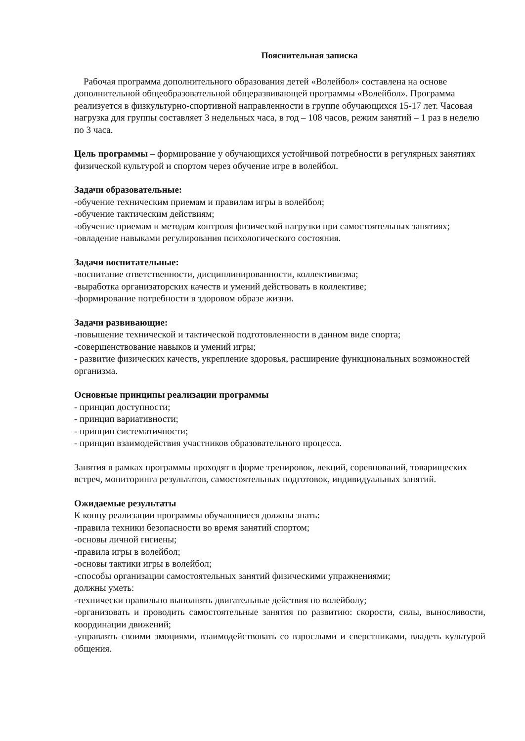Пояснительная записка
Рабочая программа дополнительного образования детей «Волейбол» составлена на основе дополнительной общеобразовательной общеразвивающей программы «Волейбол». Программа реализуется в физкультурно-спортивной направленности в группе обучающихся 15-17 лет. Часовая нагрузка для группы составляет 3 недельных часа, в год – 108 часов, режим занятий – 1 раз в неделю по 3 часа.
Цель программы – формирование у обучающихся устойчивой потребности в регулярных занятиях физической культурой и спортом через обучение игре в волейбол.
Задачи образовательные:
-обучение техническим приемам и правилам игры в волейбол;
-обучение тактическим действиям;
-обучение приемам и методам контроля физической нагрузки при самостоятельных занятиях;
-овладение навыками регулирования психологического состояния.
Задачи воспитательные:
-воспитание ответственности, дисциплинированности, коллективизма;
-выработка организаторских качеств и умений действовать в коллективе;
-формирование потребности в здоровом образе жизни.
Задачи развивающие:
-повышение технической и тактической подготовленности в данном виде спорта;
-совершенствование навыков и умений игры;
- развитие физических качеств, укрепление здоровья, расширение функциональных возможностей организма.
Основные принципы реализации программы
- принцип доступности;
- принцип вариативности;
- принцип систематичности;
- принцип взаимодействия участников образовательного процесса.
Занятия в рамках программы проходят в форме тренировок, лекций, соревнований, товарищеских встреч, мониторинга результатов, самостоятельных подготовок, индивидуальных занятий.
Ожидаемые результаты
К концу реализации программы обучающиеся должны знать:
-правила техники безопасности во время занятий спортом;
-основы личной гигиены;
-правила игры в волейбол;
-основы тактики игры в волейбол;
-способы организации самостоятельных занятий физическими упражнениями;
должны уметь:
-технически правильно выполнять двигательные действия по волейболу;
-организовать и проводить самостоятельные занятия по развитию: скорости, силы, выносливости, координации движений;
-управлять своими эмоциями, взаимодействовать со взрослыми и сверстниками, владеть культурой общения.